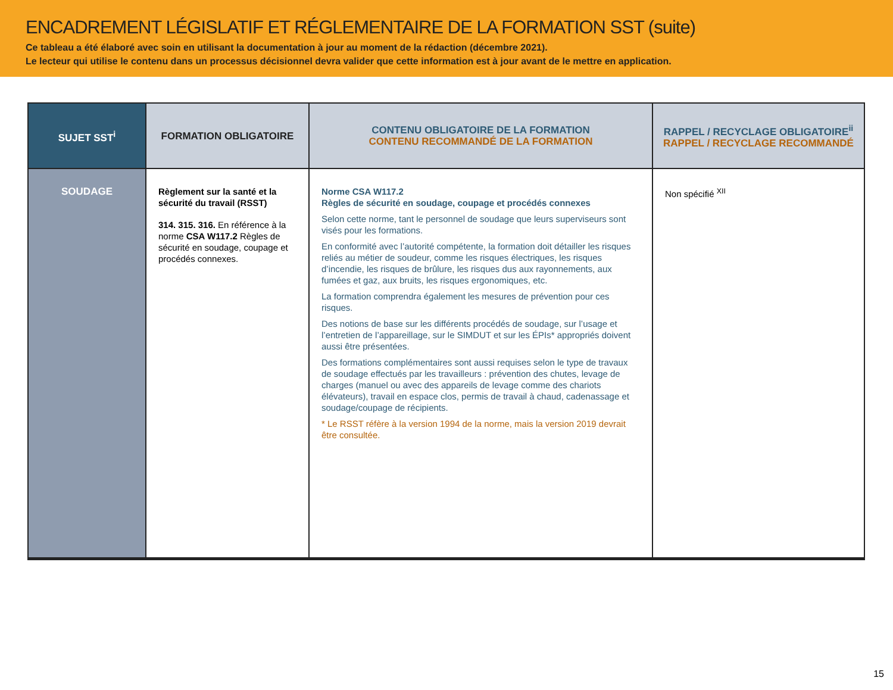ENCADREMENT LÉGISLATIF ET RÉGLEMENTAIRE DE LA FORMATION SST (suite)
Ce tableau a été élaboré avec soin en utilisant la documentation à jour au moment de la rédaction (décembre 2021).
Le lecteur qui utilise le contenu dans un processus décisionnel devra valider que cette information est à jour avant de le mettre en application.
| SUJET SST<sup>i</sup> | FORMATION OBLIGATOIRE | CONTENU OBLIGATOIRE DE LA FORMATION CONTENU RECOMMANDÉ DE LA FORMATION | RAPPEL / RECYCLAGE OBLIGATOIRE<sup>ii</sup> RAPPEL / RECYCLAGE RECOMMANDÉ |
| --- | --- | --- | --- |
| SOUDAGE | Règlement sur la santé et la sécurité du travail (RSST) 314. 315. 316. En référence à la norme CSA W117.2 Règles de sécurité en soudage, coupage et procédés connexes. | Norme CSA W117.2 Règles de sécurité en soudage, coupage et procédés connexes Selon cette norme, tant le personnel de soudage que leurs superviseurs sont visés pour les formations. En conformité avec l’autorité compétente, la formation doit détailler les risques reliés au métier de soudeur, comme les risques électriques, les risques d’incendie, les risques de brûlure, les risques dus aux rayonnements, aux fumées et gaz, aux bruits, les risques ergonomiques, etc. La formation comprendra également les mesures de prévention pour ces risques. Des notions de base sur les différents procédés de soudage, sur l’usage et l’entretien de l’appareillage, sur le SIMDUT et sur les ÉPIs* appropriés doivent aussi être présentées. Des formations complémentaires sont aussi requises selon le type de travaux de soudage effectués par les travailleurs : prévention des chutes, levage de charges (manuel ou avec des appareils de levage comme des chariots élévateurs), travail en espace clos, permis de travail à chaud, cadenassage et soudage/coupage de récipients. * Le RSST réfère à la version 1994 de la norme, mais la version 2019 devrait être consultée. | Non spécifié <sup>XII</sup> |
15